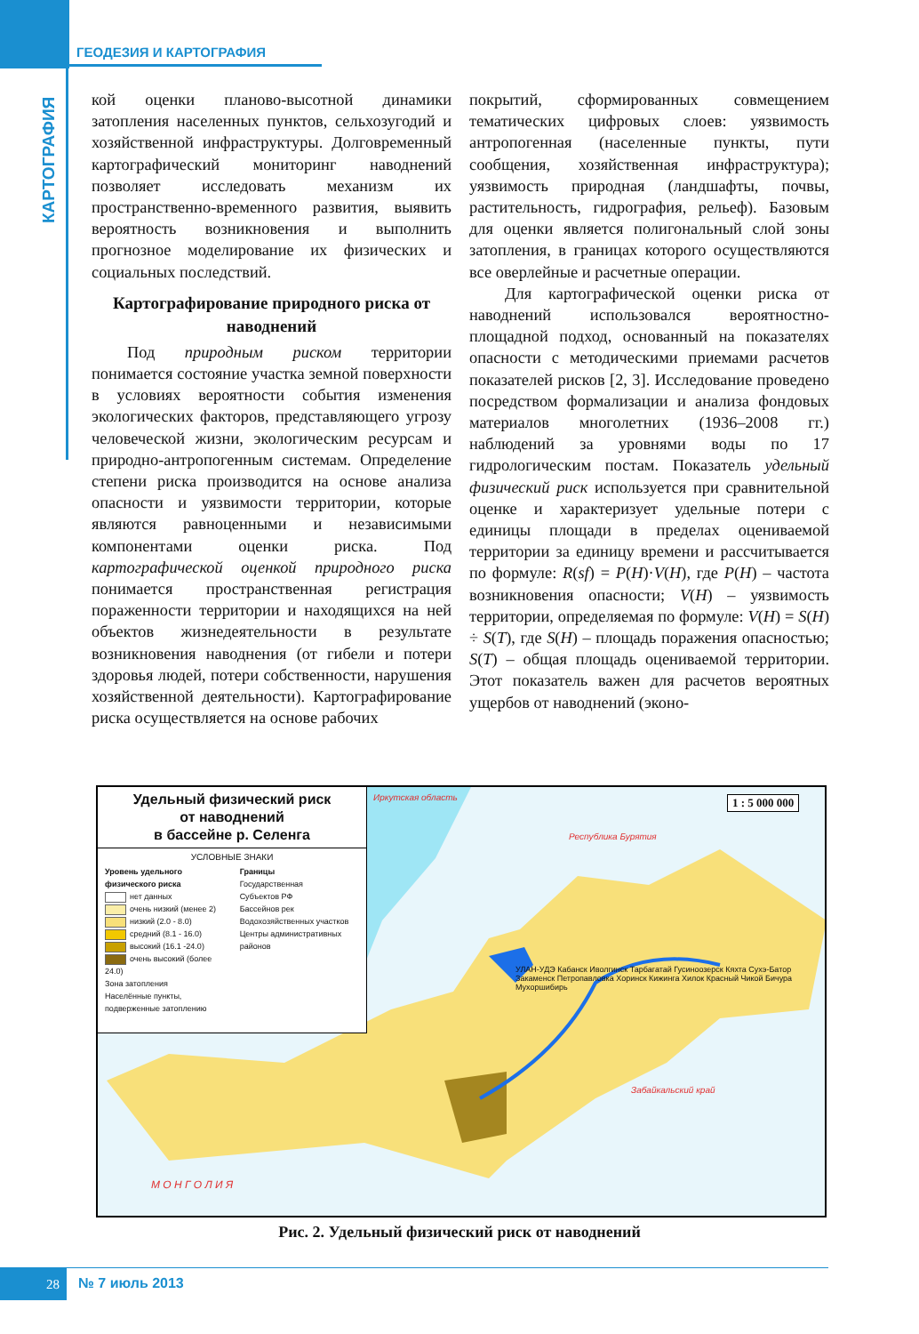ГЕОДЕЗИЯ И КАРТОГРАФИЯ
КАРТОГРАФИЯ
кой оценки планово-высотной динамики затопления населенных пунктов, сельхозугодий и хозяйственной инфраструктуры. Долговременный картографический мониторинг наводнений позволяет исследовать механизм их пространственно-временного развития, выявить вероятность возникновения и выполнить прогнозное моделирование их физических и социальных последствий.
Картографирование природного риска от наводнений
Под природным риском территории понимается состояние участка земной поверхности в условиях вероятности события изменения экологических факторов, представляющего угрозу человеческой жизни, экологическим ресурсам и природно-антропогенным системам. Определение степени риска производится на основе анализа опасности и уязвимости территории, которые являются равноценными и независимыми компонентами оценки риска. Под картографической оценкой природного риска понимается пространственная регистрация пораженности территории и находящихся на ней объектов жизнедеятельности в результате возникновения наводнения (от гибели и потери здоровья людей, потери собственности, нарушения хозяйственной деятельности). Картографирование риска осуществляется на основе рабочих
покрытий, сформированных совмещением тематических цифровых слоев: уязвимость антропогенная (населенные пункты, пути сообщения, хозяйственная инфраструктура); уязвимость природная (ландшафты, почвы, растительность, гидрография, рельеф). Базовым для оценки является полигональный слой зоны затопления, в границах которого осуществляются все оверлейные и расчетные операции.
Для картографической оценки риска от наводнений использовался вероятностно-площадной подход, основанный на показателях опасности с методическими приемами расчетов показателей рисков [2, 3]. Исследование проведено посредством формализации и анализа фондовых материалов многолетних (1936–2008 гг.) наблюдений за уровнями воды по 17 гидрологическим постам. Показатель удельный физический риск используется при сравнительной оценке и характеризует удельные потери с единицы площади в пределах оцениваемой территории за единицу времени и рассчитывается по формуле: R(sf) = P(H)·V(H), где P(H) – частота возникновения опасности; V(H) – уязвимость территории, определяемая по формуле: V(H) = S(H) ÷ S(T), где S(H) – площадь поражения опасностью; S(T) – общая площадь оцениваемой территории. Этот показатель важен для расчетов вероятных ущербов от наводнений (эконо-
Удельный физический риск
от наводнений
в бассейне р. Селенга
УСЛОВНЫЕ ЗНАКИ
Уровень удельного физического риска
нет данных
очень низкий (менее 2)
низкий (2.0 - 8.0)
средний (8.1 - 16.0)
высокий (16.1 -24.0)
очень высокий (более 24.0)
Зона затопления
Населённые пункты, подверженные затоплению
Границы
Государственная
Субъектов РФ
Бассейнов рек
Водохозяйственных участков
Центры административных районов
1 : 5 000 000
Иркутская область
Республика Бурятия
Забайкальский край
М О Н Г О Л И Я
УЛАН-УДЭ Кабанск Иволгинск Тарбагатай Гусиноозерск Кяхта Сухэ-Батор Закаменск Петропавловка Хоринск Кижинга Хилок Красный Чикой Бичура Мухоршибирь
Рис. 2. Удельный физический риск от наводнений
28 № 7 июль 2013